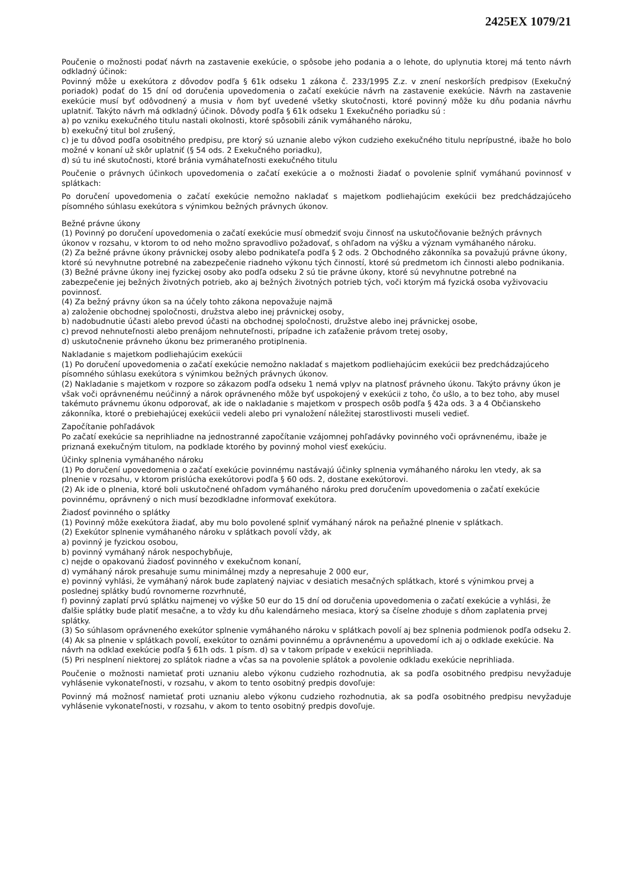2425EX 1079/21
Poučenie o možnosti podať návrh na zastavenie exekúcie, o spôsobe jeho podania a o lehote, do uplynutia ktorej má tento návrh odkladný účinok:
Povinný môže u exekútora z dôvodov podľa § 61k odseku 1 zákona č. 233/1995 Z.z. v znení neskorších predpisov (Exekučný poriadok) podať do 15 dní od doručenia upovedomenia o začatí exekúcie návrh na zastavenie exekúcie. Návrh na zastavenie exekúcie musí byť odôvodnený a musia v ňom byť uvedené všetky skutočnosti, ktoré povinný môže ku dňu podania návrhu uplatniť. Takýto návrh má odkladný účinok. Dôvody podľa § 61k odseku 1 Exekučného poriadku sú :
a) po vzniku exekučného titulu nastali okolnosti, ktoré spôsobili zánik vymáhaného nároku,
b) exekučný titul bol zrušený,
c) je tu dôvod podľa osobitného predpisu, pre ktorý sú uznanie alebo výkon cudzieho exekučného titulu neprípustné, ibaže ho bolo možné v konaní už skôr uplatniť (§ 54 ods. 2 Exekučného poriadku),
d) sú tu iné skutočnosti, ktoré bránia vymáhateľnosti exekučného titulu
Poučenie o právnych účinkoch upovedomenia o začatí exekúcie a o možnosti žiadať o povolenie splniť vymáhanú povinnosť v splátkach:
Po doručení upovedomenia o začatí exekúcie nemožno nakladať s majetkom podliehajúcim exekúcii bez predchádzajúceho písomného súhlasu exekútora s výnimkou bežných právnych úkonov.
Bežné právne úkony
(1) Povinný po doručení upovedomenia o začatí exekúcie musí obmedziť svoju činnosť na uskutočňovanie bežných právnych úkonov v rozsahu, v ktorom to od neho možno spravodlivo požadovať, s ohľadom na výšku a význam vymáhaného nároku.
(2) Za bežné právne úkony právnickej osoby alebo podnikateľa podľa § 2 ods. 2 Obchodného zákonníka sa považujú právne úkony, ktoré sú nevyhnutne potrebné na zabezpečenie riadneho výkonu tých činností, ktoré sú predmetom ich činnosti alebo podnikania.
(3) Bežné právne úkony inej fyzickej osoby ako podľa odseku 2 sú tie právne úkony, ktoré sú nevyhnutne potrebné na zabezpečenie jej bežných životných potrieb, ako aj bežných životných potrieb tých, voči ktorým má fyzická osoba vyživovaciu povinnosť.
(4) Za bežný právny úkon sa na účely tohto zákona nepovažuje najmä
a) založenie obchodnej spoločnosti, družstva alebo inej právnickej osoby,
b) nadobudnutie účasti alebo prevod účasti na obchodnej spoločnosti, družstve alebo inej právnickej osobe,
c) prevod nehnuteľnosti alebo prenájom nehnuteľnosti, prípadne ich zaťaženie právom tretej osoby,
d) uskutočnenie právneho úkonu bez primeraného protiplnenia.
Nakladanie s majetkom podliehajúcim exekúcii
(1) Po doručení upovedomenia o začatí exekúcie nemožno nakladať s majetkom podliehajúcim exekúcii bez predchádzajúceho písomného súhlasu exekútora s výnimkou bežných právnych úkonov.
(2) Nakladanie s majetkom v rozpore so zákazom podľa odseku 1 nemá vplyv na platnosť právneho úkonu. Takýto právny úkon je však voči oprávnenému neúčinný a nárok oprávneného môže byť uspokojený v exekúcii z toho, čo ušlo, a to bez toho, aby musel takémuto právnemu úkonu odporovať, ak ide o nakladanie s majetkom v prospech osôb podľa § 42a ods. 3 a 4 Občianskeho zákonníka, ktoré o prebiehajúcej exekúcii vedeli alebo pri vynaložení náležitej starostlivosti museli vedieť.
Započítanie pohľadávok
Po začatí exekúcie sa neprihliadne na jednostranné započítanie vzájomnej pohľadávky povinného voči oprávnenému, ibaže je priznaná exekučným titulom, na podklade ktorého by povinný mohol viesť exekúciu.
Účinky splnenia vymáhaného nároku
(1) Po doručení upovedomenia o začatí exekúcie povinnému nastávajú účinky splnenia vymáhaného nároku len vtedy, ak sa plnenie v rozsahu, v ktorom prislúcha exekútorovi podľa § 60 ods. 2, dostane exekútorovi.
(2) Ak ide o plnenia, ktoré boli uskutočnené ohľadom vymáhaného nároku pred doručením upovedomenia o začatí exekúcie povinnému, oprávnený o nich musí bezodkladne informovať exekútora.
Žiadosť povinného o splátky
(1) Povinný môže exekútora žiadať, aby mu bolo povolené splniť vymáhaný nárok na peňažné plnenie v splátkach.
(2) Exekútor splnenie vymáhaného nároku v splátkach povolí vždy, ak
a) povinný je fyzickou osobou,
b) povinný vymáhaný nárok nespochybňuje,
c) nejde o opakovanú žiadosť povinného v exekučnom konaní,
d) vymáhaný nárok presahuje sumu minimálnej mzdy a nepresahuje 2 000 eur,
e) povinný vyhlási, že vymáhaný nárok bude zaplatený najviac v desiatich mesačných splátkach, ktoré s výnimkou prvej a poslednej splátky budú rovnomerne rozvrhnuté,
f) povinný zaplatí prvú splátku najmenej vo výške 50 eur do 15 dní od doručenia upovedomenia o začatí exekúcie a vyhlási, že ďalšie splátky bude platiť mesačne, a to vždy ku dňu kalendárneho mesiaca, ktorý sa číselne zhoduje s dňom zaplatenia prvej splátky.
(3) So súhlasom oprávneného exekútor splnenie vymáhaného nároku v splátkach povolí aj bez splnenia podmienok podľa odseku 2.
(4) Ak sa plnenie v splátkach povolí, exekútor to oznámi povinnému a oprávnenému a upovedomí ich aj o odklade exekúcie. Na návrh na odklad exekúcie podľa § 61h ods. 1 písm. d) sa v takom prípade v exekúcii neprihliada.
(5) Pri nesplnení niektorej zo splátok riadne a včas sa na povolenie splátok a povolenie odkladu exekúcie neprihliada.
Poučenie o možnosti namietať proti uznaniu alebo výkonu cudzieho rozhodnutia, ak sa podľa osobitného predpisu nevyžaduje vyhlásenie vykonateľnosti, v rozsahu, v akom to tento osobitný predpis dovoľuje:
Povinný má možnosť namietať proti uznaniu alebo výkonu cudzieho rozhodnutia, ak sa podľa osobitného predpisu nevyžaduje vyhlásenie vykonateľnosti, v rozsahu, v akom to tento osobitný predpis dovoľuje.